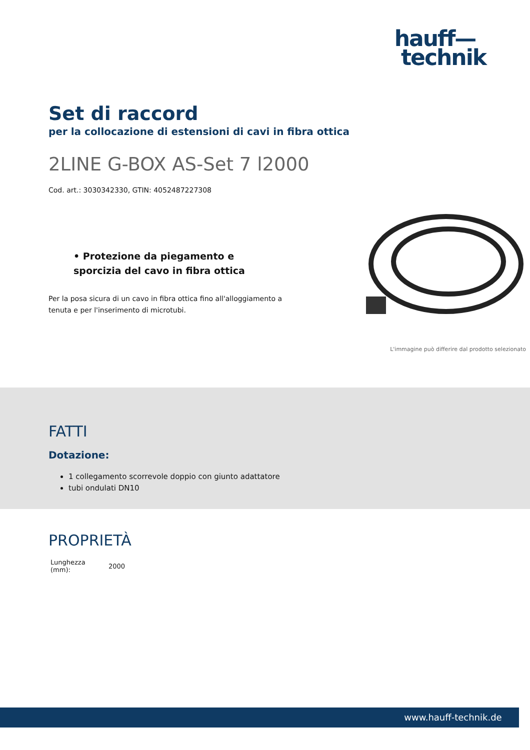hauff—
technik
Set di raccord
per la collocazione di estensioni di cavi in fibra ottica
2LINE G-BOX AS-Set 7 l2000
Cod. art.: 3030342330, GTIN: 4052487227308
• Protezione da piegamento e sporcizia del cavo in fibra ottica
Per la posa sicura di un cavo in fibra ottica fino all'alloggiamento a tenuta e per l'inserimento di microtubi.
L'immagine può differire dal prodotto selezionato
FATTI
Dotazione:
1 collegamento scorrevole doppio con giunto adattatore
tubi ondulati DN10
PROPRIETÀ
| Lunghezza (mm): | 2000 |
www.hauff-technik.de